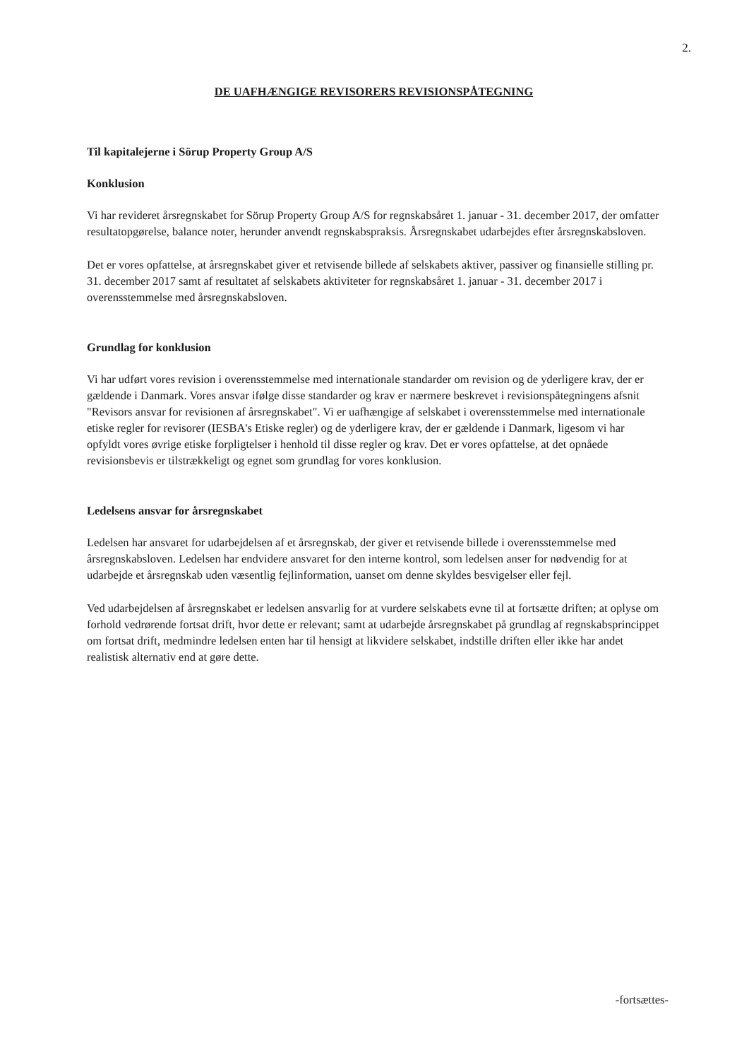2.
DE UAFHÆNGIGE REVISORERS REVISIONSPÅTEGNING
Til kapitalejerne i Sörup Property Group A/S
Konklusion
Vi har revideret årsregnskabet for Sörup Property Group A/S for regnskabsåret 1. januar - 31. december 2017, der omfatter resultatopgørelse, balance noter, herunder anvendt regnskabspraksis. Årsregnskabet udarbejdes efter årsregnskabsloven.
Det er vores opfattelse, at årsregnskabet giver et retvisende billede af selskabets aktiver, passiver og finansielle stilling pr. 31. december 2017 samt af resultatet af selskabets aktiviteter for regnskabsåret 1. januar - 31. december 2017 i overensstemmelse med årsregnskabsloven.
Grundlag for konklusion
Vi har udført vores revision i overensstemmelse med internationale standarder om revision og de yderligere krav, der er gældende i Danmark. Vores ansvar ifølge disse standarder og krav er nærmere beskrevet i revisionspåtegningens afsnit "Revisors ansvar for revisionen af årsregnskabet". Vi er uafhængige af selskabet i overensstemmelse med internationale etiske regler for revisorer (IESBA's Etiske regler) og de yderligere krav, der er gældende i Danmark, ligesom vi har opfyldt vores øvrige etiske forpligtelser i henhold til disse regler og krav. Det er vores opfattelse, at det opnåede revisionsbevis er tilstrækkeligt og egnet som grundlag for vores konklusion.
Ledelsens ansvar for årsregnskabet
Ledelsen har ansvaret for udarbejdelsen af et årsregnskab, der giver et retvisende billede i overensstemmelse med årsregnskabsloven. Ledelsen har endvidere ansvaret for den interne kontrol, som ledelsen anser for nødvendig for at udarbejde et årsregnskab uden væsentlig fejlinformation, uanset om denne skyldes besvigelser eller fejl.
Ved udarbejdelsen af årsregnskabet er ledelsen ansvarlig for at vurdere selskabets evne til at fortsætte driften; at oplyse om forhold vedrørende fortsat drift, hvor dette er relevant; samt at udarbejde årsregnskabet på grundlag af regnskabsprincippet om fortsat drift, medmindre ledelsen enten har til hensigt at likvidere selskabet, indstille driften eller ikke har andet realistisk alternativ end at gøre dette.
-fortsættes-